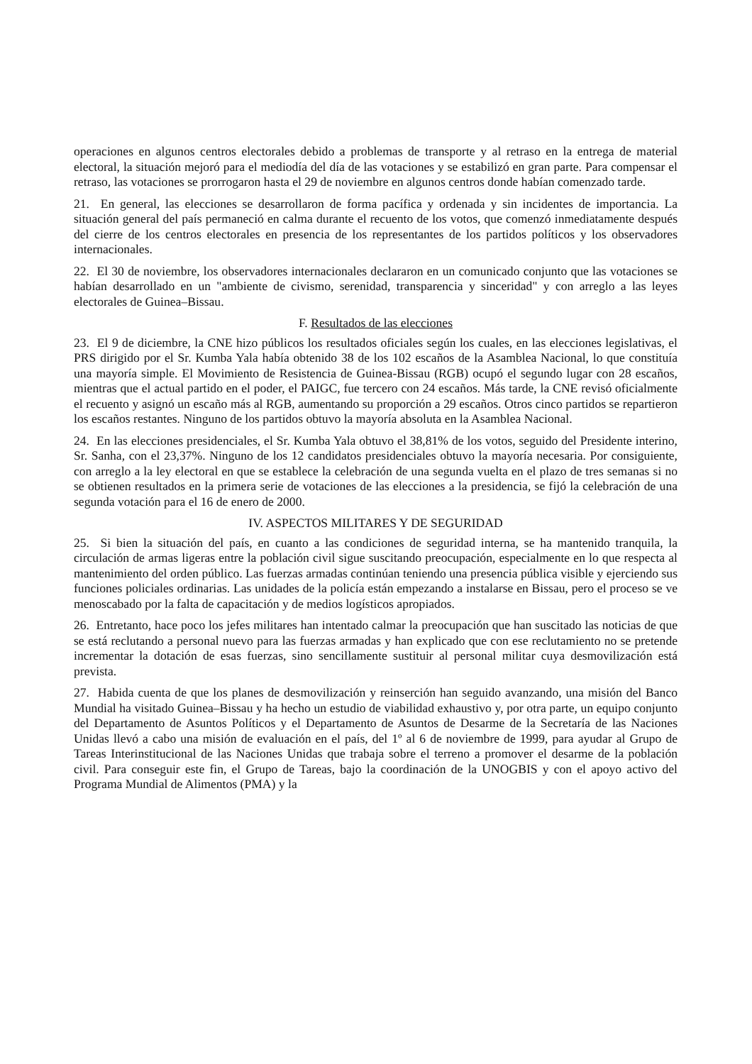operaciones en algunos centros electorales debido a problemas de transporte y al retraso en la entrega de material electoral, la situación mejoró para el mediodía del día de las votaciones y se estabilizó en gran parte. Para compensar el retraso, las votaciones se prorrogaron hasta el 29 de noviembre en algunos centros donde habían comenzado tarde.
21. En general, las elecciones se desarrollaron de forma pacífica y ordenada y sin incidentes de importancia. La situación general del país permaneció en calma durante el recuento de los votos, que comenzó inmediatamente después del cierre de los centros electorales en presencia de los representantes de los partidos políticos y los observadores internacionales.
22. El 30 de noviembre, los observadores internacionales declararon en un comunicado conjunto que las votaciones se habían desarrollado en un "ambiente de civismo, serenidad, transparencia y sinceridad" y con arreglo a las leyes electorales de Guinea–Bissau.
F. Resultados de las elecciones
23. El 9 de diciembre, la CNE hizo públicos los resultados oficiales según los cuales, en las elecciones legislativas, el PRS dirigido por el Sr. Kumba Yala había obtenido 38 de los 102 escaños de la Asamblea Nacional, lo que constituía una mayoría simple. El Movimiento de Resistencia de Guinea-Bissau (RGB) ocupó el segundo lugar con 28 escaños, mientras que el actual partido en el poder, el PAIGC, fue tercero con 24 escaños. Más tarde, la CNE revisó oficialmente el recuento y asignó un escaño más al RGB, aumentando su proporción a 29 escaños. Otros cinco partidos se repartieron los escaños restantes. Ninguno de los partidos obtuvo la mayoría absoluta en la Asamblea Nacional.
24. En las elecciones presidenciales, el Sr. Kumba Yala obtuvo el 38,81% de los votos, seguido del Presidente interino, Sr. Sanha, con el 23,37%. Ninguno de los 12 candidatos presidenciales obtuvo la mayoría necesaria. Por consiguiente, con arreglo a la ley electoral en que se establece la celebración de una segunda vuelta en el plazo de tres semanas si no se obtienen resultados en la primera serie de votaciones de las elecciones a la presidencia, se fijó la celebración de una segunda votación para el 16 de enero de 2000.
IV. ASPECTOS MILITARES Y DE SEGURIDAD
25. Si bien la situación del país, en cuanto a las condiciones de seguridad interna, se ha mantenido tranquila, la circulación de armas ligeras entre la población civil sigue suscitando preocupación, especialmente en lo que respecta al mantenimiento del orden público. Las fuerzas armadas continúan teniendo una presencia pública visible y ejerciendo sus funciones policiales ordinarias. Las unidades de la policía están empezando a instalarse en Bissau, pero el proceso se ve menoscabado por la falta de capacitación y de medios logísticos apropiados.
26. Entretanto, hace poco los jefes militares han intentado calmar la preocupación que han suscitado las noticias de que se está reclutando a personal nuevo para las fuerzas armadas y han explicado que con ese reclutamiento no se pretende incrementar la dotación de esas fuerzas, sino sencillamente sustituir al personal militar cuya desmovilización está prevista.
27. Habida cuenta de que los planes de desmovilización y reinserción han seguido avanzando, una misión del Banco Mundial ha visitado Guinea–Bissau y ha hecho un estudio de viabilidad exhaustivo y, por otra parte, un equipo conjunto del Departamento de Asuntos Políticos y el Departamento de Asuntos de Desarme de la Secretaría de las Naciones Unidas llevó a cabo una misión de evaluación en el país, del 1º al 6 de noviembre de 1999, para ayudar al Grupo de Tareas Interinstitucional de las Naciones Unidas que trabaja sobre el terreno a promover el desarme de la población civil. Para conseguir este fin, el Grupo de Tareas, bajo la coordinación de la UNOGBIS y con el apoyo activo del Programa Mundial de Alimentos (PMA) y la